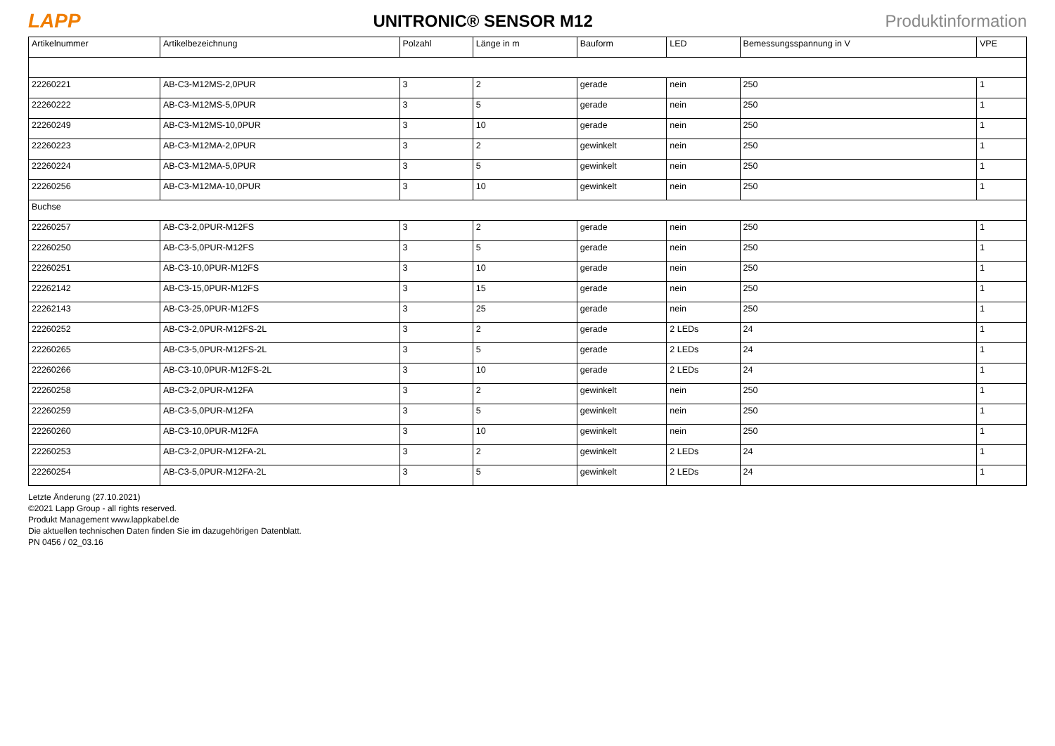LAPP UNITRONIC® SENSOR M12 Produktinformation
| Artikelnummer | Artikelbezeichnung | Polzahl | Länge in m | Bauform | LED | Bemessungsspannung in V | VPE |
| --- | --- | --- | --- | --- | --- | --- | --- |
| 22260221 | AB-C3-M12MS-2,0PUR | 3 | 2 | gerade | nein | 250 | 1 |
| 22260222 | AB-C3-M12MS-5,0PUR | 3 | 5 | gerade | nein | 250 | 1 |
| 22260249 | AB-C3-M12MS-10,0PUR | 3 | 10 | gerade | nein | 250 | 1 |
| 22260223 | AB-C3-M12MA-2,0PUR | 3 | 2 | gewinkelt | nein | 250 | 1 |
| 22260224 | AB-C3-M12MA-5,0PUR | 3 | 5 | gewinkelt | nein | 250 | 1 |
| 22260256 | AB-C3-M12MA-10,0PUR | 3 | 10 | gewinkelt | nein | 250 | 1 |
| Buchse | | | | | | | |
| 22260257 | AB-C3-2,0PUR-M12FS | 3 | 2 | gerade | nein | 250 | 1 |
| 22260250 | AB-C3-5,0PUR-M12FS | 3 | 5 | gerade | nein | 250 | 1 |
| 22260251 | AB-C3-10,0PUR-M12FS | 3 | 10 | gerade | nein | 250 | 1 |
| 22262142 | AB-C3-15,0PUR-M12FS | 3 | 15 | gerade | nein | 250 | 1 |
| 22262143 | AB-C3-25,0PUR-M12FS | 3 | 25 | gerade | nein | 250 | 1 |
| 22260252 | AB-C3-2,0PUR-M12FS-2L | 3 | 2 | gerade | 2 LEDs | 24 | 1 |
| 22260265 | AB-C3-5,0PUR-M12FS-2L | 3 | 5 | gerade | 2 LEDs | 24 | 1 |
| 22260266 | AB-C3-10,0PUR-M12FS-2L | 3 | 10 | gerade | 2 LEDs | 24 | 1 |
| 22260258 | AB-C3-2,0PUR-M12FA | 3 | 2 | gewinkelt | nein | 250 | 1 |
| 22260259 | AB-C3-5,0PUR-M12FA | 3 | 5 | gewinkelt | nein | 250 | 1 |
| 22260260 | AB-C3-10,0PUR-M12FA | 3 | 10 | gewinkelt | nein | 250 | 1 |
| 22260253 | AB-C3-2,0PUR-M12FA-2L | 3 | 2 | gewinkelt | 2 LEDs | 24 | 1 |
| 22260254 | AB-C3-5,0PUR-M12FA-2L | 3 | 5 | gewinkelt | 2 LEDs | 24 | 1 |
Letzte Änderung (27.10.2021)
©2021 Lapp Group - all rights reserved.
Produkt Management www.lappkabel.de
Die aktuellen technischen Daten finden Sie im dazugehörigen Datenblatt.
PN 0456 / 02_03.16